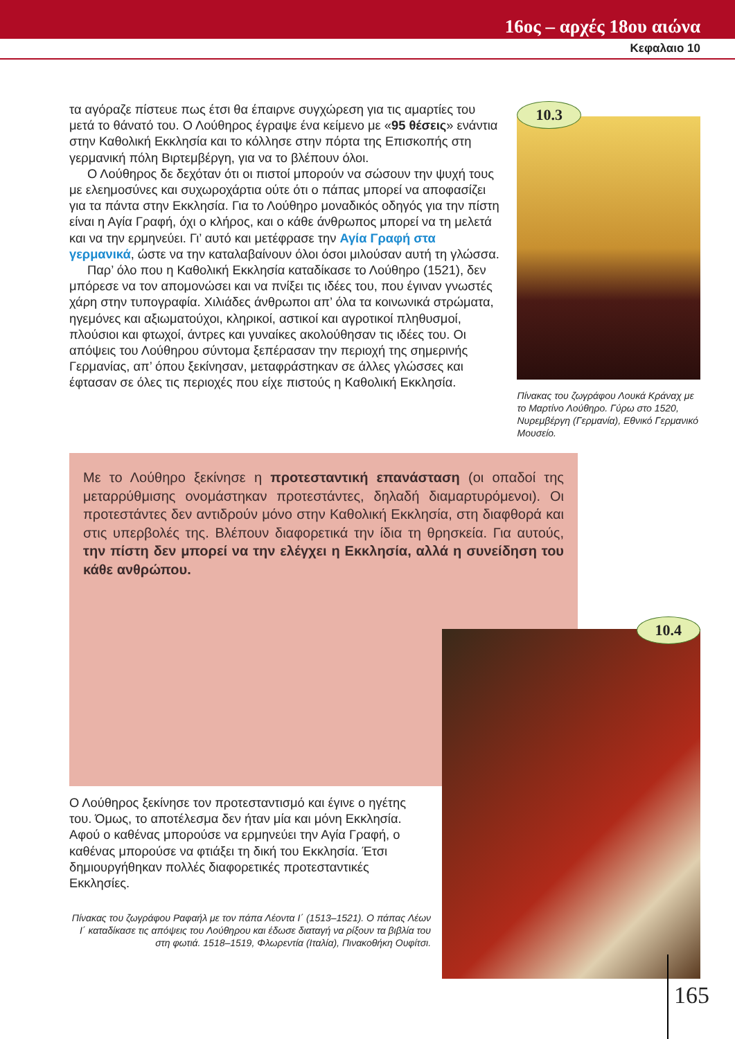16ος – αρχές 18ου αιώνα
Κεφαλαιο 10
τα αγόραζε πίστευε πως έτσι θα έπαιρνε συγχώρεση για τις αμαρτίες του μετά το θάνατό του. Ο Λούθηρος έγραψε ένα κείμενο με «95 θέσεις» ενάντια στην Καθολική Εκκλησία και το κόλλησε στην πόρτα της Επισκοπής στη γερμανική πόλη Βιρτεμβέργη, για να το βλέπουν όλοι.
Ο Λούθηρος δε δεχόταν ότι οι πιστοί μπορούν να σώσουν την ψυχή τους με ελεημοσύνες και συχωροχάρτια ούτε ότι ο πάπας μπορεί να αποφασίζει για τα πάντα στην Εκκλησία. Για το Λούθηρο μοναδικός οδηγός για την πίστη είναι η Αγία Γραφή, όχι ο κλήρος, και ο κάθε άνθρωπος μπορεί να τη μελετά και να την ερμηνεύει. Γι’ αυτό και μετέφρασε την Αγία Γραφή στα γερμανικά, ώστε να την καταλαβαίνουν όλοι όσοι μιλούσαν αυτή τη γλώσσα.
Παρ’ όλο που η Καθολική Εκκλησία καταδίκασε το Λούθηρο (1521), δεν μπόρεσε να τον απομονώσει και να πνίξει τις ιδέες του, που έγιναν γνωστές χάρη στην τυπογραφία. Χιλιάδες άνθρωποι απ’ όλα τα κοινωνικά στρώματα, ηγεμόνες και αξιωματούχοι, κληρικοί, αστικοί και αγροτικοί πληθυσμοί, πλούσιοι και φτωχοί, άντρες και γυναίκες ακολούθησαν τις ιδέες του. Οι απόψεις του Λούθηρου σύντομα ξεπέρασαν την περιοχή της σημερινής Γερμανίας, απ’ όπου ξεκίνησαν, μεταφράστηκαν σε άλλες γλώσσες και έφτασαν σε όλες τις περιοχές που είχε πιστούς η Καθολική Εκκλησία.
10.3
Πίνακας του ζωγράφου Λουκά Κράναχ με το Μαρτίνο Λούθηρο. Γύρω στο 1520, Νυρεμβέργη (Γερμανία), Εθνικό Γερμανικό Μουσείο.
Με το Λούθηρο ξεκίνησε η προτεσταντική επανάσταση (οι οπαδοί της μεταρρύθμισης ονομάστηκαν προτεστάντες, δηλαδή διαμαρτυρόμενοι). Οι προτεστάντες δεν αντιδρούν μόνο στην Καθολική Εκκλησία, στη διαφθορά και στις υπερβολές της. Βλέπουν διαφορετικά την ίδια τη θρησκεία. Για αυτούς, την πίστη δεν μπορεί να την ελέγχει η Εκκλησία, αλλά η συνείδηση του κάθε ανθρώπου.
Ο Λούθηρος ξεκίνησε τον προτεσταντισμό και έγινε ο ηγέτης του. Όμως, το αποτέλεσμα δεν ήταν μία και μόνη Εκκλησία. Αφού ο καθένας μπορούσε να ερμηνεύει την Αγία Γραφή, ο καθένας μπορούσε να φτιάξει τη δική του Εκκλησία. Έτσι δημιουργήθηκαν πολλές διαφορετικές προτεσταντικές Εκκλησίες.
Πίνακας του ζωγράφου Ραφαήλ με τον πάπα Λέοντα Ι΄ (1513–1521). Ο πάπας Λέων Ι΄ καταδίκασε τις απόψεις του Λούθηρου και έδωσε διαταγή να ρίξουν τα βιβλία του στη φωτιά. 1518–1519, Φλωρεντία (Ιταλία), Πινακοθήκη Ουφίτσι.
10.4
165